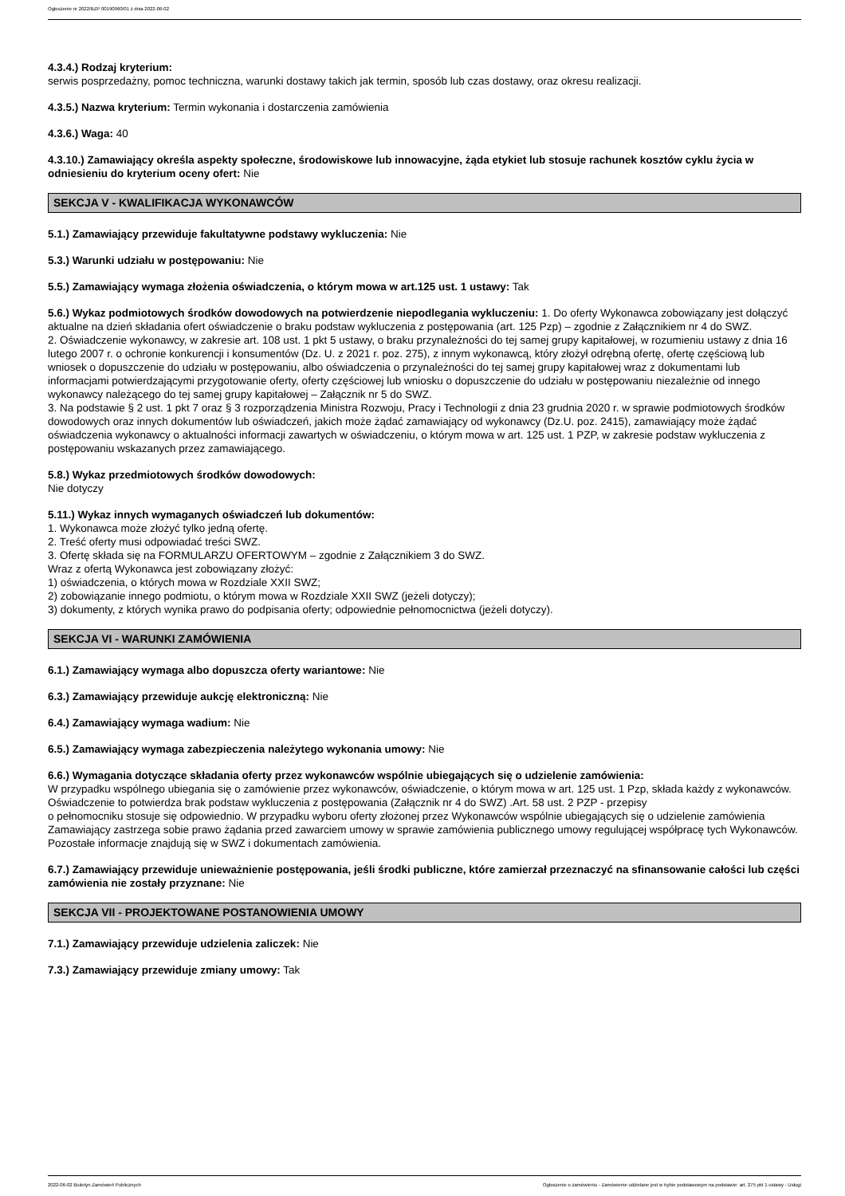Ogłoszenie nr 2022/BZP 00190960/01 z dnia 2022-06-02
4.3.4.) Rodzaj kryterium:
serwis posprzedażny, pomoc techniczna, warunki dostawy takich jak termin, sposób lub czas dostawy, oraz okresu realizacji.
4.3.5.) Nazwa kryterium: Termin wykonania i dostarczenia zamówienia
4.3.6.) Waga: 40
4.3.10.) Zamawiający określa aspekty społeczne, środowiskowe lub innowacyjne, żąda etykiet lub stosuje rachunek kosztów cyklu życia w odniesieniu do kryterium oceny ofert: Nie
SEKCJA V - KWALIFIKACJA WYKONAWCÓW
5.1.) Zamawiający przewiduje fakultatywne podstawy wykluczenia: Nie
5.3.) Warunki udziału w postępowaniu: Nie
5.5.) Zamawiający wymaga złożenia oświadczenia, o którym mowa w art.125 ust. 1 ustawy: Tak
5.6.) Wykaz podmiotowych środków dowodowych na potwierdzenie niepodlegania wykluczeniu: 1. Do oferty Wykonawca zobowiązany jest dołączyć aktualne na dzień składania ofert oświadczenie o braku podstaw wykluczenia z postępowania (art. 125 Pzp) – zgodnie z Załącznikiem nr 4 do SWZ.
2. Oświadczenie wykonawcy, w zakresie art. 108 ust. 1 pkt 5 ustawy, o braku przynależności do tej samej grupy kapitałowej, w rozumieniu ustawy z dnia 16 lutego 2007 r. o ochronie konkurencji i konsumentów (Dz. U. z 2021 r. poz. 275), z innym wykonawcą, który złożył odrębną ofertę, ofertę częściową lub wniosek o dopuszczenie do udziału w postępowaniu, albo oświadczenia o przynależności do tej samej grupy kapitałowej wraz z dokumentami lub informacjami potwierdzającymi przygotowanie oferty, oferty częściowej lub wniosku o dopuszczenie do udziału w postępowaniu niezależnie od innego wykonawcy należącego do tej samej grupy kapitałowej – Załącznik nr 5 do SWZ.
3. Na podstawie § 2 ust. 1 pkt 7 oraz § 3 rozporządzenia Ministra Rozwoju, Pracy i Technologii z dnia 23 grudnia 2020 r. w sprawie podmiotowych środków dowodowych oraz innych dokumentów lub oświadczeń, jakich może żądać zamawiający od wykonawcy (Dz.U. poz. 2415), zamawiający może żądać oświadczenia wykonawcy o aktualności informacji zawartych w oświadczeniu, o którym mowa w art. 125 ust. 1 PZP, w zakresie podstaw wykluczenia z postępowaniu wskazanych przez zamawiającego.
5.8.) Wykaz przedmiotowych środków dowodowych:
Nie dotyczy
5.11.) Wykaz innych wymaganych oświadczeń lub dokumentów:
1. Wykonawca może złożyć tylko jedną ofertę.
2. Treść oferty musi odpowiadać treści SWZ.
3. Ofertę składa się na FORMULARZU OFERTOWYM – zgodnie z Załącznikiem 3 do SWZ.
Wraz z ofertą Wykonawca jest zobowiązany złożyć:
1) oświadczenia, o których mowa w Rozdziale XXII SWZ;
2) zobowiązanie innego podmiotu, o którym mowa w Rozdziale XXII SWZ (jeżeli dotyczy);
3) dokumenty, z których wynika prawo do podpisania oferty; odpowiednie pełnomocnictwa (jeżeli dotyczy).
SEKCJA VI - WARUNKI ZAMÓWIENIA
6.1.) Zamawiający wymaga albo dopuszcza oferty wariantowe: Nie
6.3.) Zamawiający przewiduje aukcję elektroniczną: Nie
6.4.) Zamawiający wymaga wadium: Nie
6.5.) Zamawiający wymaga zabezpieczenia należytego wykonania umowy: Nie
6.6.) Wymagania dotyczące składania oferty przez wykonawców wspólnie ubiegających się o udzielenie zamówienia:
W przypadku wspólnego ubiegania się o zamówienie przez wykonawców, oświadczenie, o którym mowa w art. 125 ust. 1 Pzp, składa każdy z wykonawców. Oświadczenie to potwierdza brak podstaw wykluczenia z postępowania (Załącznik nr 4 do SWZ) .Art. 58 ust. 2 PZP - przepisy
o pełnomocniku stosuje się odpowiednio. W przypadku wyboru oferty złożonej przez Wykonawców wspólnie ubiegających się o udzielenie zamówienia Zamawiający zastrzega sobie prawo żądania przed zawarciem umowy w sprawie zamówienia publicznego umowy regulującej współpracę tych Wykonawców. Pozostałe informacje znajdują się w SWZ i dokumentach zamówienia.
6.7.) Zamawiający przewiduje unieważnienie postępowania, jeśli środki publiczne, które zamierzał przeznaczyć na sfinansowanie całości lub części zamówienia nie zostały przyznane: Nie
SEKCJA VII - PROJEKTOWANE POSTANOWIENIA UMOWY
7.1.) Zamawiający przewiduje udzielenia zaliczek: Nie
7.3.) Zamawiający przewiduje zmiany umowy: Tak
2022-06-02 Biuletyn Zamówień Publicznych Ogłoszenie o zamówieniu - Zamówienie udzielane jest w trybie podstawowym na podstawie: art. 275 pkt 1 ustawy - Usługi